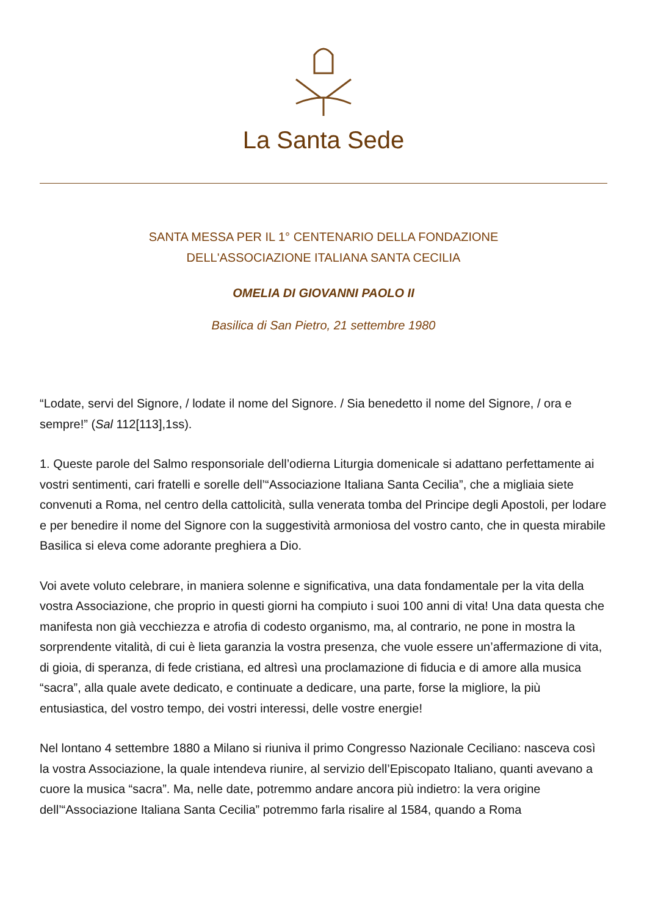La Santa Sede
SANTA MESSA PER IL 1° CENTENARIO DELLA FONDAZIONE
DELL'ASSOCIAZIONE ITALIANA SANTA CECILIA
OMELIA DI GIOVANNI PAOLO II
Basilica di San Pietro, 21 settembre 1980
“Lodate, servi del Signore, / lodate il nome del Signore. / Sia benedetto il nome del Signore, / ora e sempre!” (Sal 112[113],1ss).
1. Queste parole del Salmo responsoriale dell’odierna Liturgia domenicale si adattano perfettamente ai vostri sentimenti, cari fratelli e sorelle dell’“Associazione Italiana Santa Cecilia”, che a migliaia siete convenuti a Roma, nel centro della cattolicità, sulla venerata tomba del Principe degli Apostoli, per lodare e per benedire il nome del Signore con la suggestività armoniosa del vostro canto, che in questa mirabile Basilica si eleva come adorante preghiera a Dio.
Voi avete voluto celebrare, in maniera solenne e significativa, una data fondamentale per la vita della vostra Associazione, che proprio in questi giorni ha compiuto i suoi 100 anni di vita! Una data questa che manifesta non già vecchiezza e atrofia di codesto organismo, ma, al contrario, ne pone in mostra la sorprendente vitalità, di cui è lieta garanzia la vostra presenza, che vuole essere un’affermazione di vita, di gioia, di speranza, di fede cristiana, ed altresì una proclamazione di fiducia e di amore alla musica “sacra”, alla quale avete dedicato, e continuate a dedicare, una parte, forse la migliore, la più entusiastica, del vostro tempo, dei vostri interessi, delle vostre energie!
Nel lontano 4 settembre 1880 a Milano si riuniva il primo Congresso Nazionale Ceciliano: nasceva così la vostra Associazione, la quale intendeva riunire, al servizio dell’Episcopato Italiano, quanti avevano a cuore la musica “sacra”. Ma, nelle date, potremmo andare ancora più indietro: la vera origine dell’“Associazione Italiana Santa Cecilia” potremmo farla risalire al 1584, quando a Roma